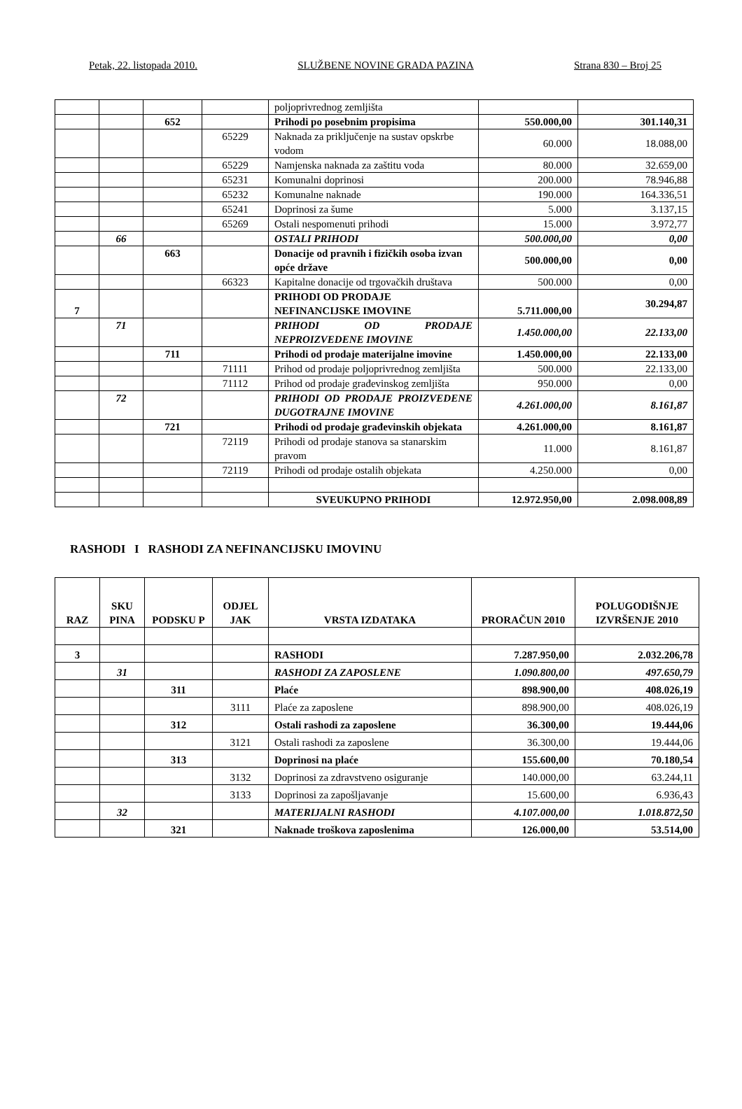Petak, 22. listopada 2010. SLUŽBENE NOVINE GRADA PAZINA Strana 830 – Broj 25
| | | | | poljoprivrednog zemljišta | | |
| | | 652 | | Prihodi po posebnim propisima | 550.000,00 | 301.140,31 |
| | | | 65229 | Naknada za priključenje na sustav opskrbe vodom | 60.000 | 18.088,00 |
| | | | 65229 | Namjenska naknada za zaštitu voda | 80.000 | 32.659,00 |
| | | | 65231 | Komunalni doprinosi | 200.000 | 78.946,88 |
| | | | 65232 | Komunalne naknade | 190.000 | 164.336,51 |
| | | | 65241 | Doprinosi za šume | 5.000 | 3.137,15 |
| | | | 65269 | Ostali nespomenuti prihodi | 15.000 | 3.972,77 |
| | 66 | | | OSTALI PRIHODI | 500.000,00 | 0,00 |
| | | 663 | | Donacije od pravnih i fizičkih osoba izvan opće države | 500.000,00 | 0,00 |
| | | | 66323 | Kapitalne donacije od trgovačkih društava | 500.000 | 0,00 |
| 7 | | | | PRIHODI OD PRODAJE NEFINANCIJSKE IMOVINE | 5.711.000,00 | 30.294,87 |
| | 71 | | | PRIHODI OD PRODAJE NEPROIZVEDENE IMOVINE | 1.450.000,00 | 22.133,00 |
| | | 711 | | Prihodi od prodaje materijalne imovine | 1.450.000,00 | 22.133,00 |
| | | | 71111 | Prihod od prodaje poljoprivrednog zemljišta | 500.000 | 22.133,00 |
| | | | 71112 | Prihod od prodaje građevinskog zemljišta | 950.000 | 0,00 |
| | 72 | | | PRIHODI OD PRODAJE PROIZVEDENE DUGOTRAJNE IMOVINE | 4.261.000,00 | 8.161,87 |
| | | 721 | | Prihodi od prodaje građevinskih objekata | 4.261.000,00 | 8.161,87 |
| | | | 72119 | Prihodi od prodaje stanova sa stanarskim pravom | 11.000 | 8.161,87 |
| | | | 72119 | Prihodi od prodaje ostalih objekata | 4.250.000 | 0,00 |
| | | | | SVEUKUPNO PRIHODI | 12.972.950,00 | 2.098.008,89 |
RASHODI I RASHODI ZA NEFINANCIJSKU IMOVINU
| RAZ | SKU PINA | PODSKU P | ODJEL JAK | VRSTA IZDATAKA | PRORAČUN 2010 | POLUGODIŠNJE IZVRŠENJE 2010 |
| --- | --- | --- | --- | --- | --- | --- |
| 3 | | | | RASHODI | 7.287.950,00 | 2.032.206,78 |
| | 31 | | | RASHODI ZA ZAPOSLENE | 1.090.800,00 | 497.650,79 |
| | | 311 | | Plaće | 898.900,00 | 408.026,19 |
| | | | 3111 | Plaće za zaposlene | 898.900,00 | 408.026,19 |
| | | 312 | | Ostali rashodi za zaposlene | 36.300,00 | 19.444,06 |
| | | | 3121 | Ostali rashodi za zaposlene | 36.300,00 | 19.444,06 |
| | | 313 | | Doprinosi na plaće | 155.600,00 | 70.180,54 |
| | | | 3132 | Doprinosi za zdravstveno osiguranje | 140.000,00 | 63.244,11 |
| | | | 3133 | Doprinosi za zapošljavanje | 15.600,00 | 6.936,43 |
| | 32 | | | MATERIJALNI RASHODI | 4.107.000,00 | 1.018.872,50 |
| | | 321 | | Naknade troškova zaposlenima | 126.000,00 | 53.514,00 |